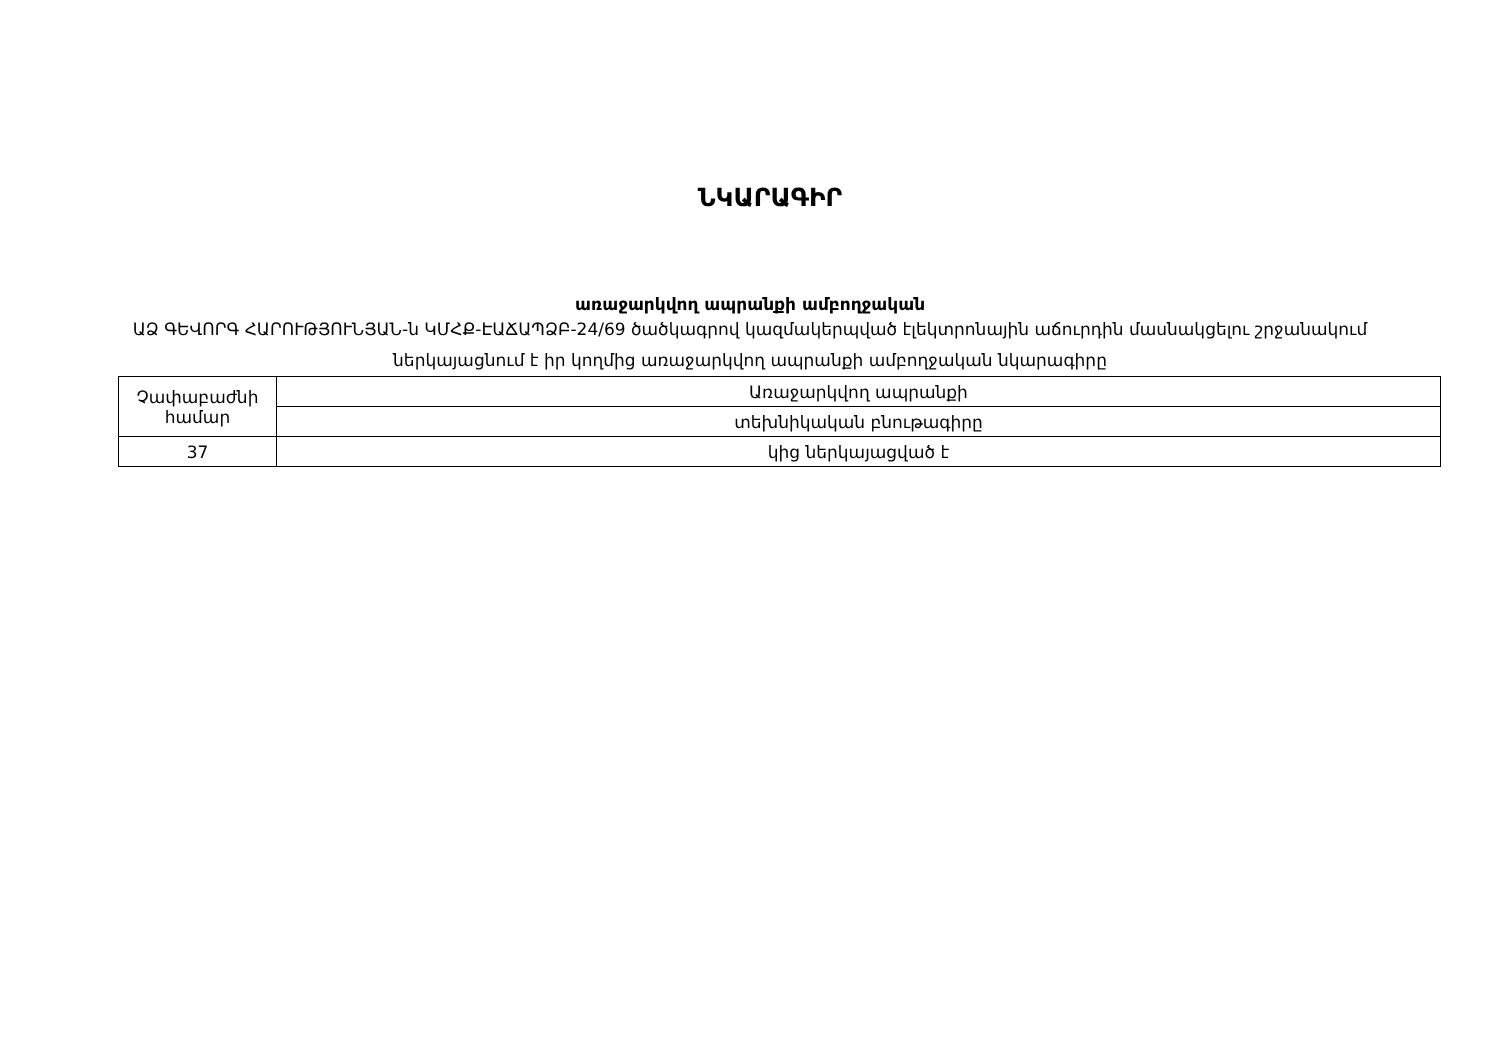ՆԿԱՐԱԳԻՐ
առաջարկվող ապրանքի ամբողջական
ԱՁ ԳԵՎՈՐԳ ՀԱՐՈՒԹՅՈՒՆՅԱՆ-ն ԿՄՀՔ-ԷԱՃԱՊՁԲ-24/69 ծածկագրով կազմակերպված էլեկտրոնային աճուրդին մասնակցելու շրջանակում ներկայացնում է իր կողմից առաջարկվող ապրանքի ամբողջական նկարագիրը
| Չափաբաժնի համար | Առաջարկվող ապրանքի |
| | տեխնիկական բնութագիրը |
| 37 | կից ներկայացված է |